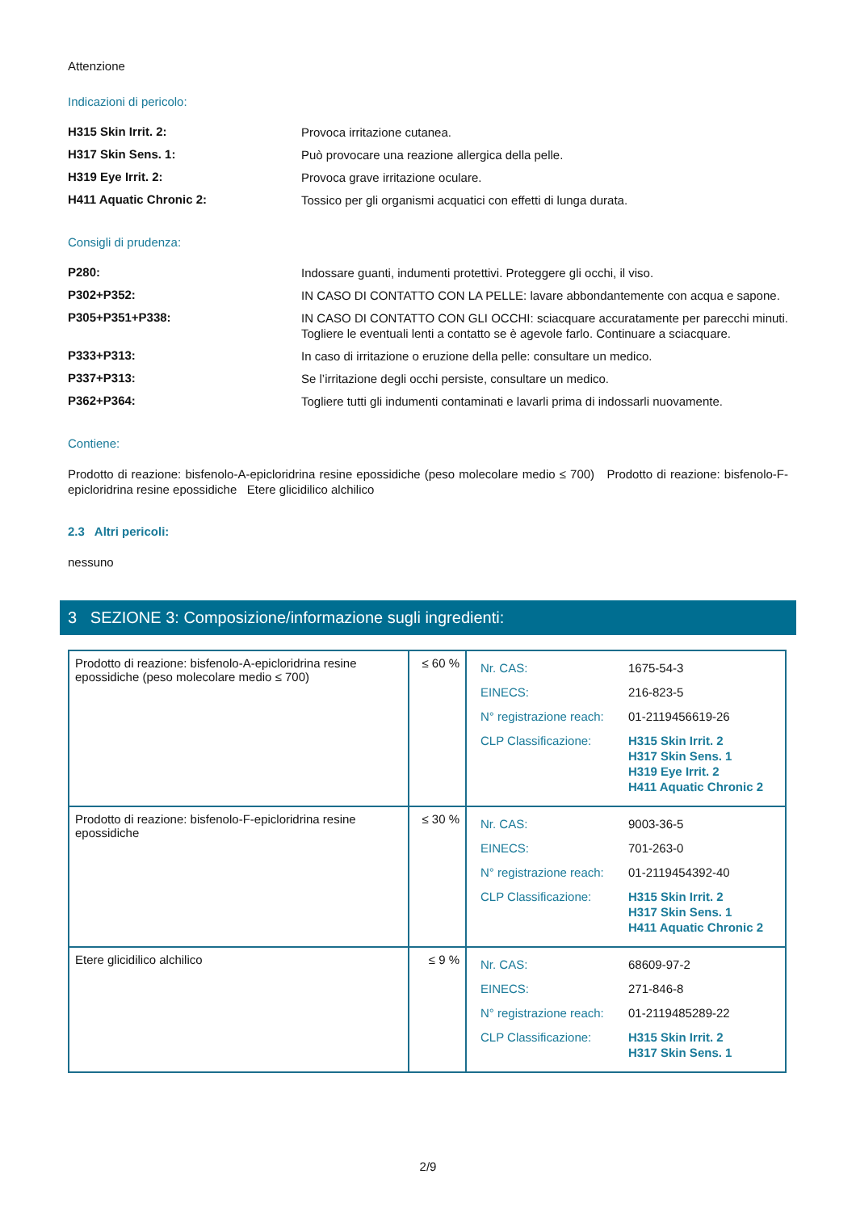Attenzione
Indicazioni di pericolo:
H315 Skin Irrit. 2:
Provoca irritazione cutanea.
H317 Skin Sens. 1:
Può provocare una reazione allergica della pelle.
H319 Eye Irrit. 2:
Provoca grave irritazione oculare.
H411 Aquatic Chronic 2:
Tossico per gli organismi acquatici con effetti di lunga durata.
Consigli di prudenza:
P280:
Indossare guanti, indumenti protettivi. Proteggere gli occhi, il viso.
P302+P352:
IN CASO DI CONTATTO CON LA PELLE: lavare abbondantemente con acqua e sapone.
P305+P351+P338:
IN CASO DI CONTATTO CON GLI OCCHI: sciacquare accuratamente per parecchi minuti. Togliere le eventuali lenti a contatto se è agevole farlo. Continuare a sciacquare.
P333+P313:
In caso di irritazione o eruzione della pelle: consultare un medico.
P337+P313:
Se l’irritazione degli occhi persiste, consultare un medico.
P362+P364:
Togliere tutti gli indumenti contaminati e lavarli prima di indossarli nuovamente.
Contiene:
Prodotto di reazione: bisfenolo-A-epicloridrina resine epossidiche (peso molecolare medio ≤ 700) Prodotto di reazione: bisfenolo-F-epicloridrina resine epossidiche Etere glicidilico alchilico
2.3 Altri pericoli:
nessuno
3 SEZIONE 3: Composizione/informazione sugli ingredienti:
| Prodotto di reazione: bisfenolo-A-epicloridrina resine epossidiche (peso molecolare medio ≤ 700) | ≤ 60 % | / Nr. CAS: / 1675-54-3 / / EINECS: / 216-823-5 / / N° registrazione reach: / 01-2119456619-26 / / CLP Classificazione: / H315 Skin Irrit. 2 H317 Skin Sens. 1 H319 Eye Irrit. 2 H411 Aquatic Chronic 2 / |
| Prodotto di reazione: bisfenolo-F-epicloridrina resine epossidiche | ≤ 30 % | / Nr. CAS: / 9003-36-5 / / EINECS: / 701-263-0 / / N° registrazione reach: / 01-2119454392-40 / / CLP Classificazione: / H315 Skin Irrit. 2 H317 Skin Sens. 1 H411 Aquatic Chronic 2 / |
| Etere glicidilico alchilico | ≤ 9 % | / Nr. CAS: / 68609-97-2 / / EINECS: / 271-846-8 / / N° registrazione reach: / 01-2119485289-22 / / CLP Classificazione: / H315 Skin Irrit. 2 H317 Skin Sens. 1 / |
2/9